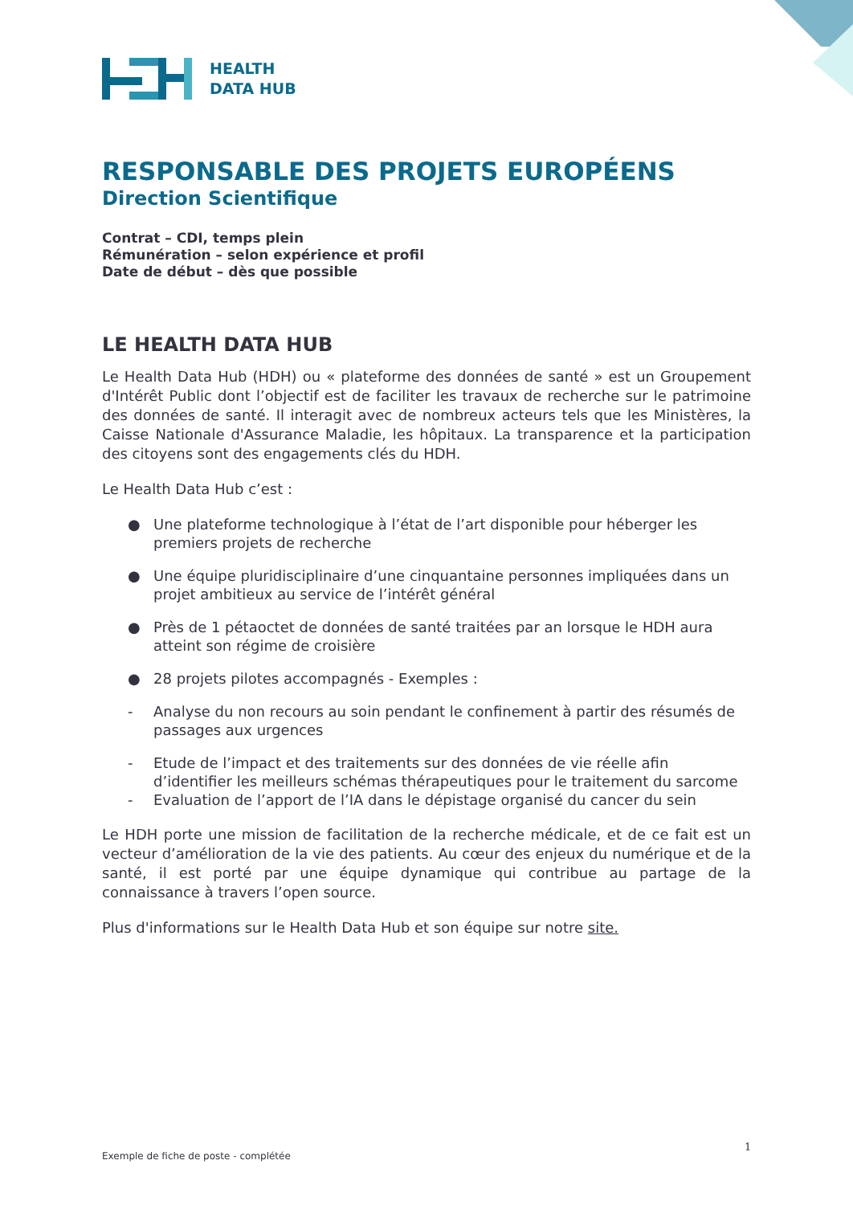HEALTH
DATA HUB
RESPONSABLE DES PROJETS EUROPÉENS
Direction Scientifique
Contrat – CDI, temps plein
Rémunération – selon expérience et profil
Date de début – dès que possible
LE HEALTH DATA HUB
Le Health Data Hub (HDH) ou « plateforme des données de santé » est un Groupement d'Intérêt Public dont l’objectif est de faciliter les travaux de recherche sur le patrimoine des données de santé. Il interagit avec de nombreux acteurs tels que les Ministères, la Caisse Nationale d'Assurance Maladie, les hôpitaux. La transparence et la participation des citoyens sont des engagements clés du HDH.
Le Health Data Hub c’est :
● Une plateforme technologique à l’état de l’art disponible pour héberger les premiers projets de recherche
● Une équipe pluridisciplinaire d’une cinquantaine personnes impliquées dans un projet ambitieux au service de l’intérêt général
● Près de 1 pétaoctet de données de santé traitées par an lorsque le HDH aura atteint son régime de croisière
● 28 projets pilotes accompagnés - Exemples :
- Analyse du non recours au soin pendant le confinement à partir des résumés de passages aux urgences
- Etude de l’impact et des traitements sur des données de vie réelle afin d’identifier les meilleurs schémas thérapeutiques pour le traitement du sarcome
- Evaluation de l’apport de l’IA dans le dépistage organisé du cancer du sein
Le HDH porte une mission de facilitation de la recherche médicale, et de ce fait est un vecteur d’amélioration de la vie des patients. Au cœur des enjeux du numérique et de la santé, il est porté par une équipe dynamique qui contribue au partage de la connaissance à travers l’open source.
Plus d'informations sur le Health Data Hub et son équipe sur notre site.
1
Exemple de fiche de poste - complétée